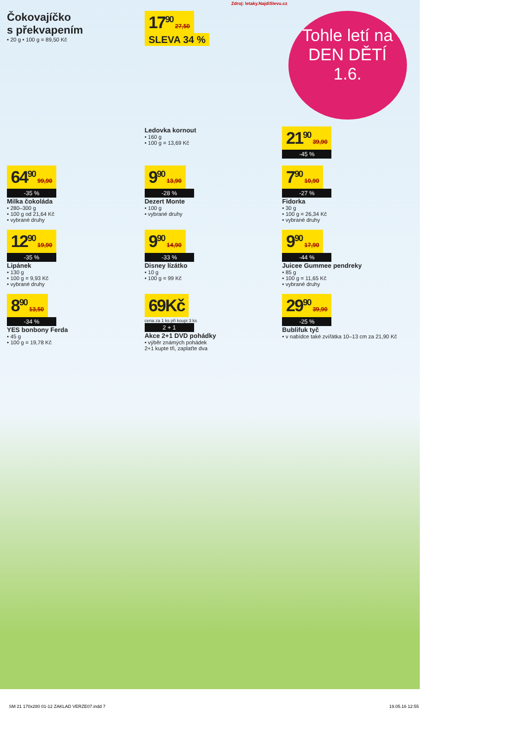Zdroj: letaky.NajdiSlevu.cz
Čokovajíčko
s překvapením
• 20 g • 100 g = 89,50 Kč
17<sup>90</sup> 27,50
SLEVA 34 %
Tohle letí na
DEN DĚTÍ
1.6.
Ledovka kornout
• 160 g
• 100 g = 13,69 Kč
21<sup>90</sup> 39,90
-45 %
64<sup>90</sup> 99,90
-35 %
Milka čokoláda
• 280–300 g
• 100 g od 21,64 Kč
• vybrané druhy
9<sup>90</sup> 13,90
-28 %
Dezert Monte
• 100 g
• vybrané druhy
7<sup>90</sup> 10,90
-27 %
Fidorka
• 30 g
• 100 g = 26,34 Kč
• vybrané druhy
12<sup>90</sup> 19,90
-35 %
Lipánek
• 130 g
• 100 g = 9,93 Kč
• vybrané druhy
9<sup>90</sup> 14,90
-33 %
Disney lízátko
• 10 g
• 100 g = 99 Kč
9<sup>90</sup> 17,90
-44 %
Juicee Gummee pendreky
• 85 g
• 100 g = 11,65 Kč
• vybrané druhy
8<sup>90</sup> 13,50
-34 %
YES bonbony Ferda
• 45 g
• 100 g = 19,78 Kč
69Kč
cena za 1 ks při koupi 3 ks
2 + 1
Akce 2+1 DVD pohádky
• výběr známých pohádek
2+1 kupte tři, zaplaťte dva
29<sup>90</sup> 39,90
-25 %
Bublifuk tyč
• v nabídce také zvířátka 10–13 cm za 21,90 Kč
SM 21 170x280 01-12 ZAKLAD VERZE07.indd 7 19.05.16 12:55